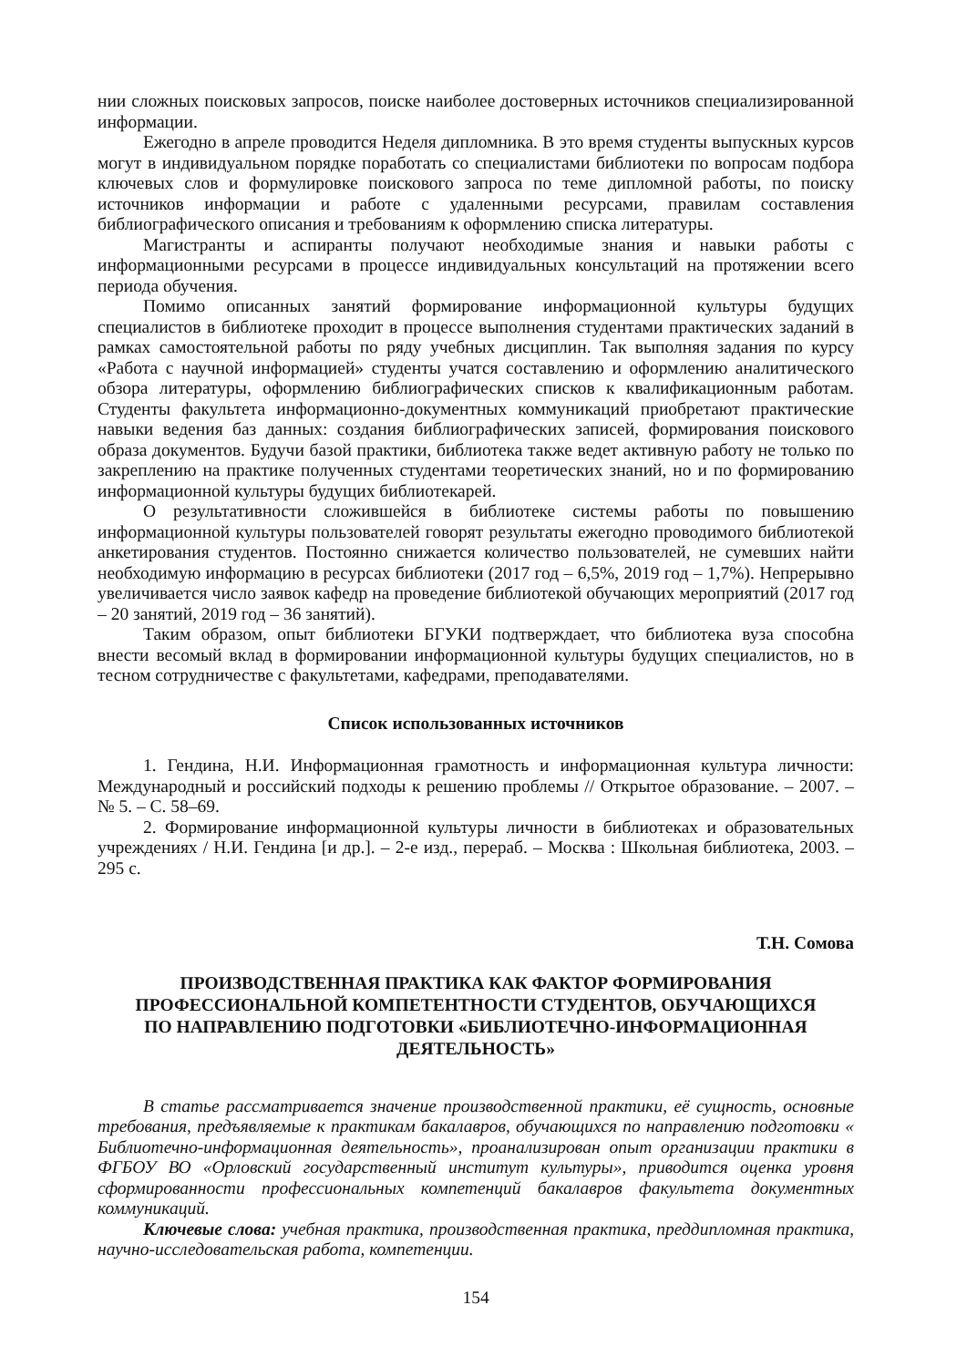нии сложных поисковых запросов, поиске наиболее достоверных источников специализированной информации.
Ежегодно в апреле проводится Неделя дипломника. В это время студенты выпускных курсов могут в индивидуальном порядке поработать со специалистами библиотеки по вопросам подбора ключевых слов и формулировке поискового запроса по теме дипломной работы, по поиску источников информации и работе с удаленными ресурсами, правилам составления библиографического описания и требованиям к оформлению списка литературы.
Магистранты и аспиранты получают необходимые знания и навыки работы с информационными ресурсами в процессе индивидуальных консультаций на протяжении всего периода обучения.
Помимо описанных занятий формирование информационной культуры будущих специалистов в библиотеке проходит в процессе выполнения студентами практических заданий в рамках самостоятельной работы по ряду учебных дисциплин. Так выполняя задания по курсу «Работа с научной информацией» студенты учатся составлению и оформлению аналитического обзора литературы, оформлению библиографических списков к квалификационным работам. Студенты факультета информационно-документных коммуникаций приобретают практические навыки ведения баз данных: создания библиографических записей, формирования поискового образа документов. Будучи базой практики, библиотека также ведет активную работу не только по закреплению на практике полученных студентами теоретических знаний, но и по формированию информационной культуры будущих библиотекарей.
О результативности сложившейся в библиотеке системы работы по повышению информационной культуры пользователей говорят результаты ежегодно проводимого библиотекой анкетирования студентов. Постоянно снижается количество пользователей, не сумевших найти необходимую информацию в ресурсах библиотеки (2017 год – 6,5%, 2019 год – 1,7%). Непрерывно увеличивается число заявок кафедр на проведение библиотекой обучающих мероприятий (2017 год – 20 занятий, 2019 год – 36 занятий).
Таким образом, опыт библиотеки БГУКИ подтверждает, что библиотека вуза способна внести весомый вклад в формировании информационной культуры будущих специалистов, но в тесном сотрудничестве с факультетами, кафедрами, преподавателями.
Список использованных источников
1. Гендина, Н.И. Информационная грамотность и информационная культура личности: Международный и российский подходы к решению проблемы // Открытое образование. – 2007. – № 5. – С. 58–69.
2. Формирование информационной культуры личности в библиотеках и образовательных учреждениях / Н.И. Гендина [и др.]. – 2-е изд., перераб. – Москва : Школьная библиотека, 2003. – 295 с.
Т.Н. Сомова
ПРОИЗВОДСТВЕННАЯ ПРАКТИКА КАК ФАКТОР ФОРМИРОВАНИЯ
ПРОФЕССИОНАЛЬНОЙ КОМПЕТЕНТНОСТИ СТУДЕНТОВ, ОБУЧАЮЩИХСЯ
ПО НАПРАВЛЕНИЮ ПОДГОТОВКИ «БИБЛИОТЕЧНО-ИНФОРМАЦИОННАЯ
ДЕЯТЕЛЬНОСТЬ»
В статье рассматривается значение производственной практики, её сущность, основные требования, предъявляемые к практикам бакалавров, обучающихся по направлению подготовки « Библиотечно-информационная деятельность», проанализирован опыт организации практики в ФГБОУ ВО «Орловский государственный институт культуры», приводится оценка уровня сформированности профессиональных компетенций бакалавров факультета документных коммуникаций.
Ключевые слова: учебная практика, производственная практика, преддипломная практика, научно-исследовательская работа, компетенции.
154